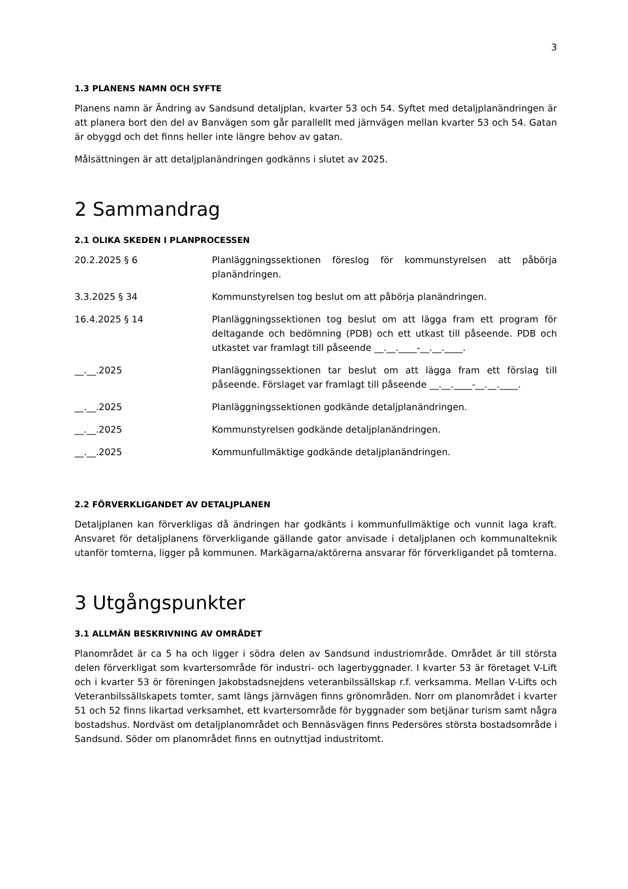3
1.3 PLANENS NAMN OCH SYFTE
Planens namn är Ändring av Sandsund detaljplan, kvarter 53 och 54. Syftet med detaljplanändringen är att planera bort den del av Banvägen som går parallellt med järnvägen mellan kvarter 53 och 54. Gatan är obyggd och det finns heller inte längre behov av gatan.
Målsättningen är att detaljplanändringen godkänns i slutet av 2025.
2 Sammandrag
2.1 OLIKA SKEDEN I PLANPROCESSEN
| 20.2.2025 § 6 | Planläggningssektionen föreslog för kommunstyrelsen att påbörja planändringen. |
| 3.3.2025 § 34 | Kommunstyrelsen tog beslut om att påbörja planändringen. |
| 16.4.2025 § 14 | Planläggningssektionen tog beslut om att lägga fram ett program för deltagande och bedömning (PDB) och ett utkast till påseende. PDB och utkastet var framlagt till påseende __.__.____-__.__.____. |
| __.__.2025 | Planläggningssektionen tar beslut om att lägga fram ett förslag till påseende. Förslaget var framlagt till påseende __.__.____-__.__.____. |
| __.__.2025 | Planläggningssektionen godkände detaljplanändringen. |
| __.__.2025 | Kommunstyrelsen godkände detaljplanändringen. |
| __.__.2025 | Kommunfullmäktige godkände detaljplanändringen. |
2.2 FÖRVERKLIGANDET AV DETALJPLANEN
Detaljplanen kan förverkligas då ändringen har godkänts i kommunfullmäktige och vunnit laga kraft. Ansvaret för detaljplanens förverkligande gällande gator anvisade i detaljplanen och kommunalteknik utanför tomterna, ligger på kommunen. Markägarna/aktörerna ansvarar för förverkligandet på tomterna.
3 Utgångspunkter
3.1 ALLMÄN BESKRIVNING AV OMRÅDET
Planområdet är ca 5 ha och ligger i södra delen av Sandsund industriområde. Området är till största delen förverkligat som kvartersområde för industri- och lagerbyggnader. I kvarter 53 är företaget V-Lift och i kvarter 53 ör föreningen Jakobstadsnejdens veteranbilssällskap r.f. verksamma. Mellan V-Lifts och Veteranbilssällskapets tomter, samt längs järnvägen finns grönområden. Norr om planområdet i kvarter 51 och 52 finns likartad verksamhet, ett kvartersområde för byggnader som betjänar turism samt några bostadshus. Nordväst om detaljplanområdet och Bennäsvägen finns Pedersöres största bostadsområde i Sandsund. Söder om planområdet finns en outnyttjad industritomt.